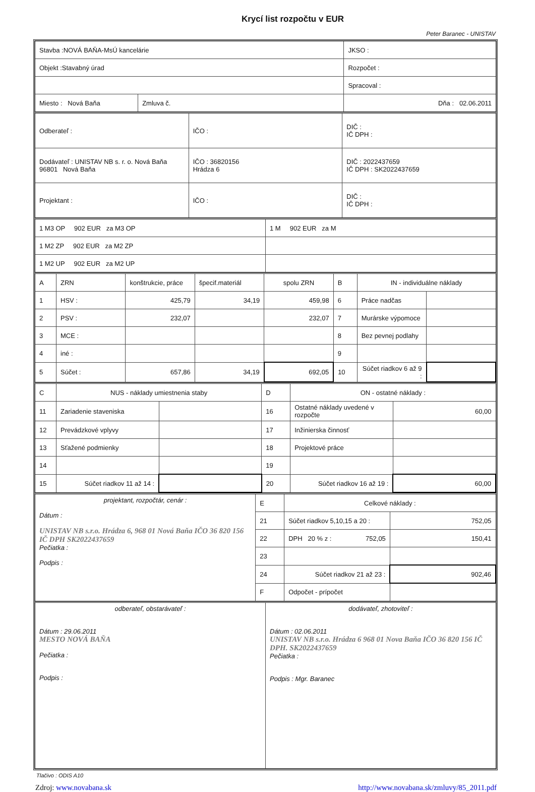Krycí list rozpočtu v EUR
Peter Baranec - UNISTAV
| Stavba :NOVÁ BAŇA-MsÚ kancelárie | | JKSO : |
| Objekt :Stavabný úrad | | Rozpočet : |
| | | Spracoval : |
| Miesto : Nová Baňa | Zmluva č. | Dňa : 02.06.2011 |
| Odberateľ : | IČO : | DIČ : IČ DPH : |
| Dodávateľ : UNISTAV NB s. r. o. Nová Baňa 96801 Nová Baňa | IČO : 36820156 Hrádza 6 | DIČ : 2022437659 IČ DPH : SK2022437659 |
| Projektant : | IČO : | DIČ : IČ DPH : |
| 1 M3 OP 902 EUR za M3 OP | 1 M 902 EUR za M |
| 1 M2 ZP 902 EUR za M2 ZP | |
| 1 M2 UP 902 EUR za M2 UP | |
| A | ZRN | konštrukcie, práce | špecif.materiál | spolu ZRN | B | IN - individuálne náklady | |
| 1 | HSV : | 425,79 | 34,19 | 459,98 | 6 | Práce nadčas | |
| 2 | PSV : | 232,07 | | 232,07 | 7 | Murárske výpomoce | |
| 3 | MCE : | | | | 8 | Bez pevnej podlahy | |
| 4 | iné : | | | | 9 | | |
| 5 | Súčet : | 657,86 | 34,19 | 692,05 | 10 | Súčet riadkov 6 až 9 : | |
| C | NUS - náklady umiestnenia staby | | D | ON - ostatné náklady : | |
| 11 | Zariadenie staveniska | | 16 | Ostatné náklady uvedené v rozpočte | 60,00 |
| 12 | Prevádzkové vplyvy | | 17 | Inžinierska činnosť | |
| 13 | Sťažené podmienky | | 18 | Projektové práce | |
| 14 | | | 19 | | |
| 15 | Súčet riadkov 11 až 14 : | | 20 | Súčet riadkov 16 až 19 : | 60,00 |
| projektant, rozpočtár, cenár : Dátum : UNISTAV NB s.r.o. Hrádza 6, 968 01 Nová Baňa IČO 36 820 156 IČ DPH SK2022437659 Pečiatka : Podpis : | E | Celkové náklady : | |
| | 21 | Súčet riadkov 5,10,15 a 20 : | 752,05 |
| | 22 | DPH 20 % z : 752,05 | 150,41 |
| | 23 | | |
| | 24 | Súčet riadkov 21 až 23 : | 902,46 |
| | F | Odpočet - prípočet | |
| odberateľ, obstarávateľ : Dátum : 29.06.2011 MESTO NOVÁ BAŇA Pečiatka : Podpis : | dodávateľ, zhotoviteľ : Dátum : 02.06.2011 UNISTAV NB s.r.o. Hrádza 6 968 01 Nova Baňa IČO 36 820 156 IČ DPH. SK2022437659 Pečiatka : Podpis : Mgr. Baranec |
Tlačivo : ODIS A10
Zdroj: www.novabana.sk http://www.novabana.sk/zmluvy/85_2011.pdf